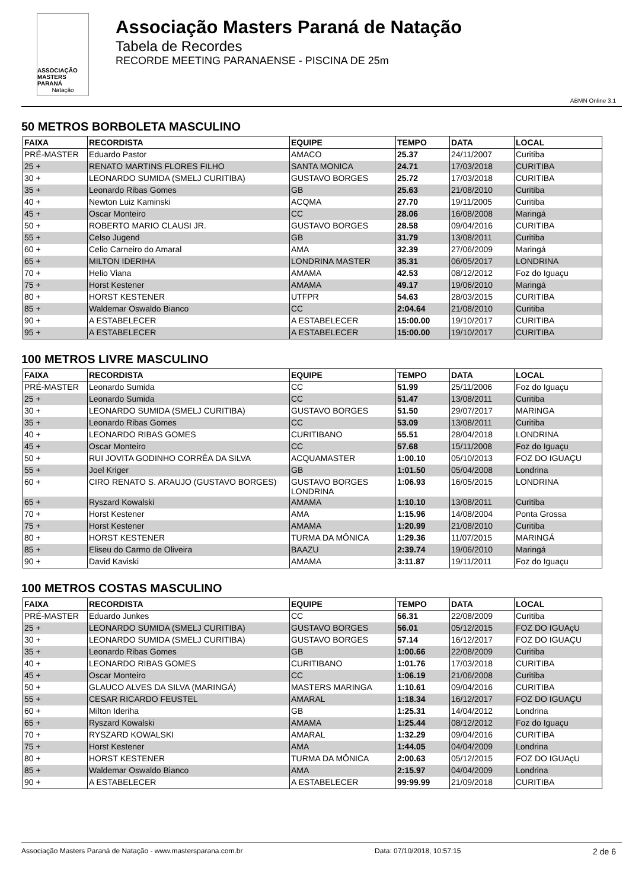ASSOCIAÇÃO
MASTERS PARANÁ
Natação
Associação Masters Paraná de Natação
Tabela de Recordes
RECORDE MEETING PARANAENSE - PISCINA DE 25m
ABMN Online 3.1
50 METROS BORBOLETA MASCULINO
| FAIXA | RECORDISTA | EQUIPE | TEMPO | DATA | LOCAL |
| --- | --- | --- | --- | --- | --- |
| PRÉ-MASTER | Eduardo Pastor | AMACO | 25.37 | 24/11/2007 | Curitiba |
| 25 + | RENATO MARTINS FLORES FILHO | SANTA MONICA | 24.71 | 17/03/2018 | CURITIBA |
| 30 + | LEONARDO SUMIDA (SMELJ CURITIBA) | GUSTAVO BORGES | 25.72 | 17/03/2018 | CURITIBA |
| 35 + | Leonardo Ribas Gomes | GB | 25.63 | 21/08/2010 | Curitiba |
| 40 + | Newton Luiz Kaminski | ACQMA | 27.70 | 19/11/2005 | Curitiba |
| 45 + | Oscar Monteiro | CC | 28.06 | 16/08/2008 | Maringá |
| 50 + | ROBERTO MARIO CLAUSI JR. | GUSTAVO BORGES | 28.58 | 09/04/2016 | CURITIBA |
| 55 + | Celso Jugend | GB | 31.79 | 13/08/2011 | Curitiba |
| 60 + | Celio Carneiro do Amaral | AMA | 32.39 | 27/06/2009 | Maringá |
| 65 + | MILTON IDERIHA | LONDRINA MASTER | 35.31 | 06/05/2017 | LONDRINA |
| 70 + | Helio Viana | AMAMA | 42.53 | 08/12/2012 | Foz do Iguaçu |
| 75 + | Horst Kestener | AMAMA | 49.17 | 19/06/2010 | Maringá |
| 80 + | HORST KESTENER | UTFPR | 54.63 | 28/03/2015 | CURITIBA |
| 85 + | Waldemar Oswaldo Bianco | CC | 2:04.64 | 21/08/2010 | Curitiba |
| 90 + | A ESTABELECER | A ESTABELECER | 15:00.00 | 19/10/2017 | CURITIBA |
| 95 + | A ESTABELECER | A ESTABELECER | 15:00.00 | 19/10/2017 | CURITIBA |
100 METROS LIVRE MASCULINO
| FAIXA | RECORDISTA | EQUIPE | TEMPO | DATA | LOCAL |
| --- | --- | --- | --- | --- | --- |
| PRÉ-MASTER | Leonardo Sumida | CC | 51.99 | 25/11/2006 | Foz do Iguaçu |
| 25 + | Leonardo Sumida | CC | 51.47 | 13/08/2011 | Curitiba |
| 30 + | LEONARDO SUMIDA (SMELJ CURITIBA) | GUSTAVO BORGES | 51.50 | 29/07/2017 | MARINGA |
| 35 + | Leonardo Ribas Gomes | CC | 53.09 | 13/08/2011 | Curitiba |
| 40 + | LEONARDO RIBAS GOMES | CURITIBANO | 55.51 | 28/04/2018 | LONDRINA |
| 45 + | Oscar Monteiro | CC | 57.68 | 15/11/2008 | Foz do Iguaçu |
| 50 + | RUI JOVITA GODINHO CORRÊA DA SILVA | ACQUAMASTER | 1:00.10 | 05/10/2013 | FOZ DO IGUAÇU |
| 55 + | Joel Kriger | GB | 1:01.50 | 05/04/2008 | Londrina |
| 60 + | CIRO RENATO S. ARAUJO (GUSTAVO BORGES) | GUSTAVO BORGES LONDRINA | 1:06.93 | 16/05/2015 | LONDRINA |
| 65 + | Ryszard Kowalski | AMAMA | 1:10.10 | 13/08/2011 | Curitiba |
| 70 + | Horst Kestener | AMA | 1:15.96 | 14/08/2004 | Ponta Grossa |
| 75 + | Horst Kestener | AMAMA | 1:20.99 | 21/08/2010 | Curitiba |
| 80 + | HORST KESTENER | TURMA DA MÔNICA | 1:29.36 | 11/07/2015 | MARINGÁ |
| 85 + | Eliseu do Carmo de Oliveira | BAAZU | 2:39.74 | 19/06/2010 | Maringá |
| 90 + | David Kaviski | AMAMA | 3:11.87 | 19/11/2011 | Foz do Iguaçu |
100 METROS COSTAS MASCULINO
| FAIXA | RECORDISTA | EQUIPE | TEMPO | DATA | LOCAL |
| --- | --- | --- | --- | --- | --- |
| PRÉ-MASTER | Eduardo Junkes | CC | 56.31 | 22/08/2009 | Curitiba |
| 25 + | LEONARDO SUMIDA (SMELJ CURITIBA) | GUSTAVO BORGES | 56.01 | 05/12/2015 | FOZ DO IGUAçU |
| 30 + | LEONARDO SUMIDA (SMELJ CURITIBA) | GUSTAVO BORGES | 57.14 | 16/12/2017 | FOZ DO IGUAÇU |
| 35 + | Leonardo Ribas Gomes | GB | 1:00.66 | 22/08/2009 | Curitiba |
| 40 + | LEONARDO RIBAS GOMES | CURITIBANO | 1:01.76 | 17/03/2018 | CURITIBA |
| 45 + | Oscar Monteiro | CC | 1:06.19 | 21/06/2008 | Curitiba |
| 50 + | GLAUCO ALVES DA SILVA (MARINGÁ) | MASTERS MARINGA | 1:10.61 | 09/04/2016 | CURITIBA |
| 55 + | CESAR RICARDO FEUSTEL | AMARAL | 1:18.34 | 16/12/2017 | FOZ DO IGUAÇU |
| 60 + | Milton Ideriha | GB | 1:25.31 | 14/04/2012 | Londrina |
| 65 + | Ryszard Kowalski | AMAMA | 1:25.44 | 08/12/2012 | Foz do Iguaçu |
| 70 + | RYSZARD KOWALSKI | AMARAL | 1:32.29 | 09/04/2016 | CURITIBA |
| 75 + | Horst Kestener | AMA | 1:44.05 | 04/04/2009 | Londrina |
| 80 + | HORST KESTENER | TURMA DA MÔNICA | 2:00.63 | 05/12/2015 | FOZ DO IGUAçU |
| 85 + | Waldemar Oswaldo Bianco | AMA | 2:15.97 | 04/04/2009 | Londrina |
| 90 + | A ESTABELECER | A ESTABELECER | 99:99.99 | 21/09/2018 | CURITIBA |
Associação Masters Paraná de Natação - www.mastersparana.com.br Data: 07/10/2018, 10:57:15 2 de 6